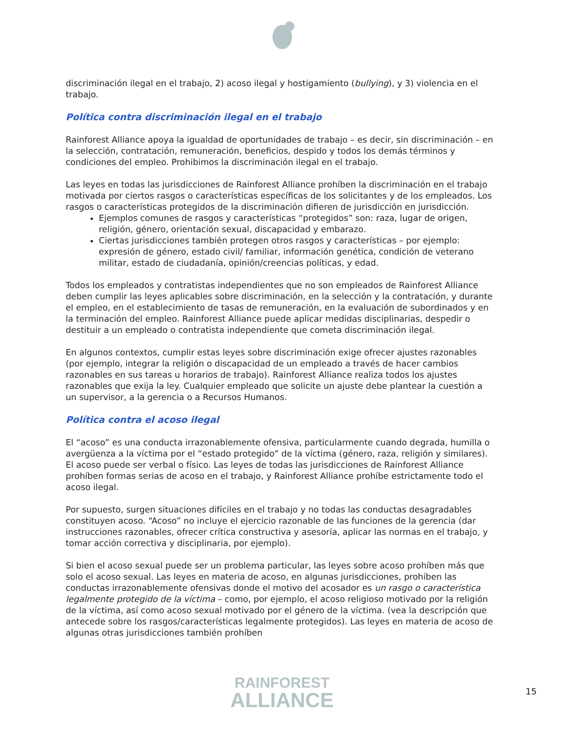discriminación ilegal en el trabajo, 2) acoso ilegal y hostigamiento (bullying), y 3) violencia en el trabajo.
Política contra discriminación ilegal en el trabajo
Rainforest Alliance apoya la igualdad de oportunidades de trabajo – es decir, sin discriminación – en la selección, contratación, remuneración, beneficios, despido y todos los demás términos y condiciones del empleo. Prohibimos la discriminación ilegal en el trabajo.
Las leyes en todas las jurisdicciones de Rainforest Alliance prohíben la discriminación en el trabajo motivada por ciertos rasgos o características específicas de los solicitantes y de los empleados. Los rasgos o características protegidos de la discriminación difieren de jurisdicción en jurisdicción.
Ejemplos comunes de rasgos y características “protegidos” son: raza, lugar de origen, religión, género, orientación sexual, discapacidad y embarazo.
Ciertas jurisdicciones también protegen otros rasgos y características – por ejemplo: expresión de género, estado civil/ familiar, información genética, condición de veterano militar, estado de ciudadanía, opinión/creencias políticas, y edad.
Todos los empleados y contratistas independientes que no son empleados de Rainforest Alliance deben cumplir las leyes aplicables sobre discriminación, en la selección y la contratación, y durante el empleo, en el establecimiento de tasas de remuneración, en la evaluación de subordinados y en la terminación del empleo. Rainforest Alliance puede aplicar medidas disciplinarias, despedir o destituir a un empleado o contratista independiente que cometa discriminación ilegal.
En algunos contextos, cumplir estas leyes sobre discriminación exige ofrecer ajustes razonables (por ejemplo, integrar la religión o discapacidad de un empleado a través de hacer cambios razonables en sus tareas u horarios de trabajo). Rainforest Alliance realiza todos los ajustes razonables que exija la ley. Cualquier empleado que solicite un ajuste debe plantear la cuestión a un supervisor, a la gerencia o a Recursos Humanos.
Política contra el acoso ilegal
El “acoso” es una conducta irrazonablemente ofensiva, particularmente cuando degrada, humilla o avergüenza a la víctima por el “estado protegido” de la víctima (género, raza, religión y similares). El acoso puede ser verbal o físico. Las leyes de todas las jurisdicciones de Rainforest Alliance prohíben formas serias de acoso en el trabajo, y Rainforest Alliance prohíbe estrictamente todo el acoso ilegal.
Por supuesto, surgen situaciones difíciles en el trabajo y no todas las conductas desagradables constituyen acoso. “Acoso” no incluye el ejercicio razonable de las funciones de la gerencia (dar instrucciones razonables, ofrecer crítica constructiva y asesoría, aplicar las normas en el trabajo, y tomar acción correctiva y disciplinaria, por ejemplo).
Si bien el acoso sexual puede ser un problema particular, las leyes sobre acoso prohíben más que solo el acoso sexual. Las leyes en materia de acoso, en algunas jurisdicciones, prohíben las conductas irrazonablemente ofensivas donde el motivo del acosador es un rasgo o característica legalmente protegido de la víctima – como, por ejemplo, el acoso religioso motivado por la religión de la víctima, así como acoso sexual motivado por el género de la víctima. (vea la descripción que antecede sobre los rasgos/características legalmente protegidos). Las leyes en materia de acoso de algunas otras jurisdicciones también prohíben
RAINFOREST
ALLIANCE
15